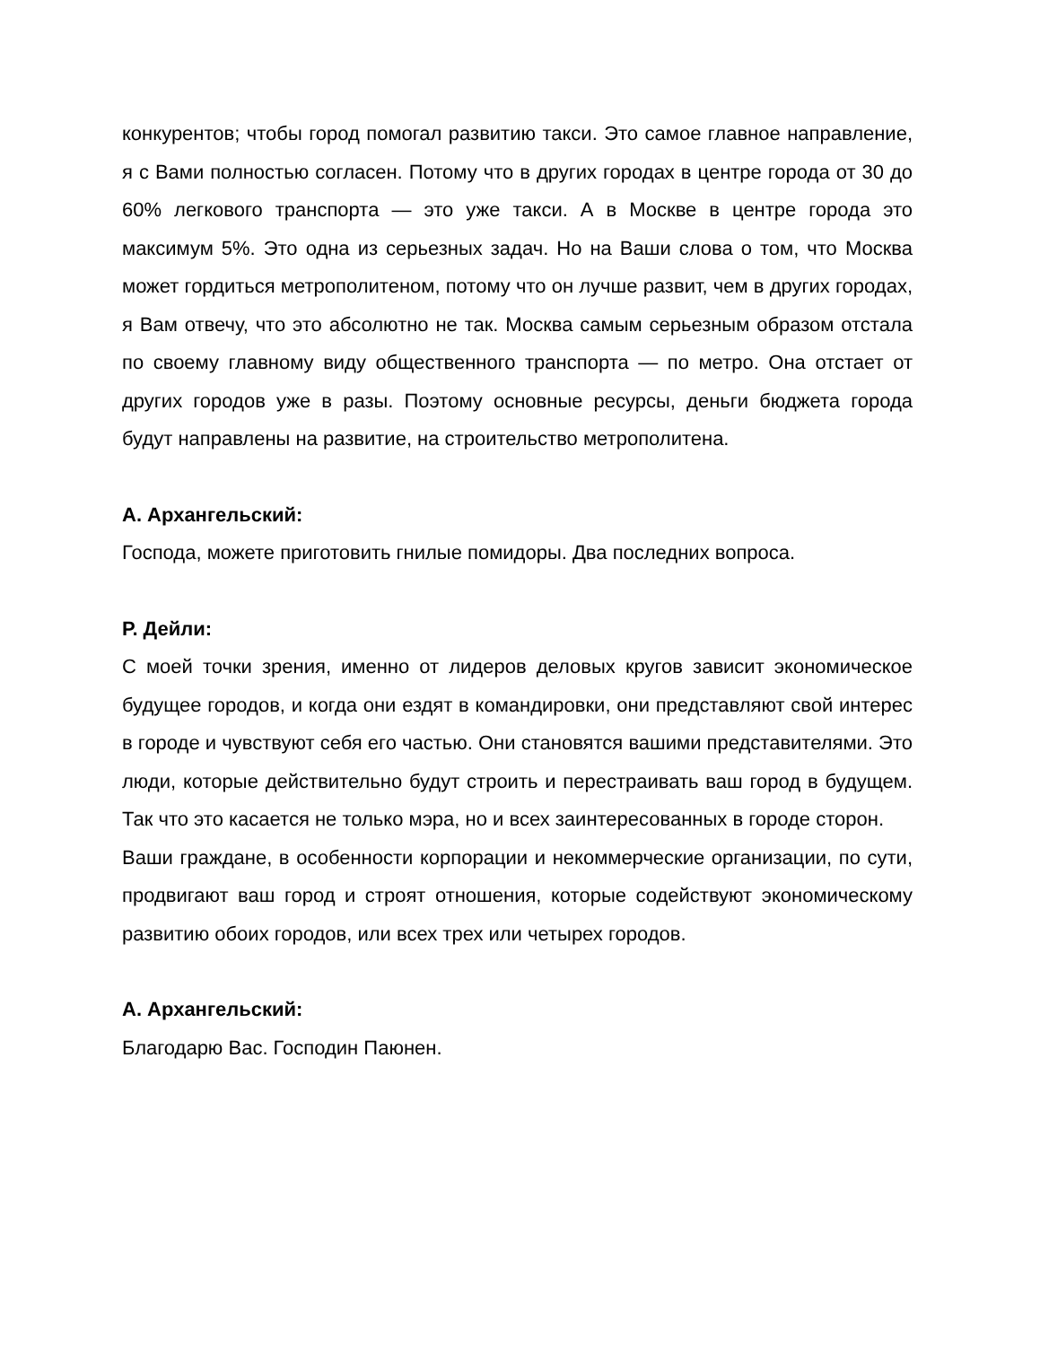конкурентов; чтобы город помогал развитию такси. Это самое главное направление, я с Вами полностью согласен. Потому что в других городах в центре города от 30 до 60% легкового транспорта — это уже такси. А в Москве в центре города это максимум 5%. Это одна из серьезных задач. Но на Ваши слова о том, что Москва может гордиться метрополитеном, потому что он лучше развит, чем в других городах, я Вам отвечу, что это абсолютно не так. Москва самым серьезным образом отстала по своему главному виду общественного транспорта — по метро. Она отстает от других городов уже в разы. Поэтому основные ресурсы, деньги бюджета города будут направлены на развитие, на строительство метрополитена.
А. Архангельский:
Господа, можете приготовить гнилые помидоры. Два последних вопроса.
Р. Дейли:
С моей точки зрения, именно от лидеров деловых кругов зависит экономическое будущее городов, и когда они ездят в командировки, они представляют свой интерес в городе и чувствуют себя его частью. Они становятся вашими представителями. Это люди, которые действительно будут строить и перестраивать ваш город в будущем. Так что это касается не только мэра, но и всех заинтересованных в городе сторон.
Ваши граждане, в особенности корпорации и некоммерческие организации, по сути, продвигают ваш город и строят отношения, которые содействуют экономическому развитию обоих городов, или всех трех или четырех городов.
А. Архангельский:
Благодарю Вас. Господин Паюнен.